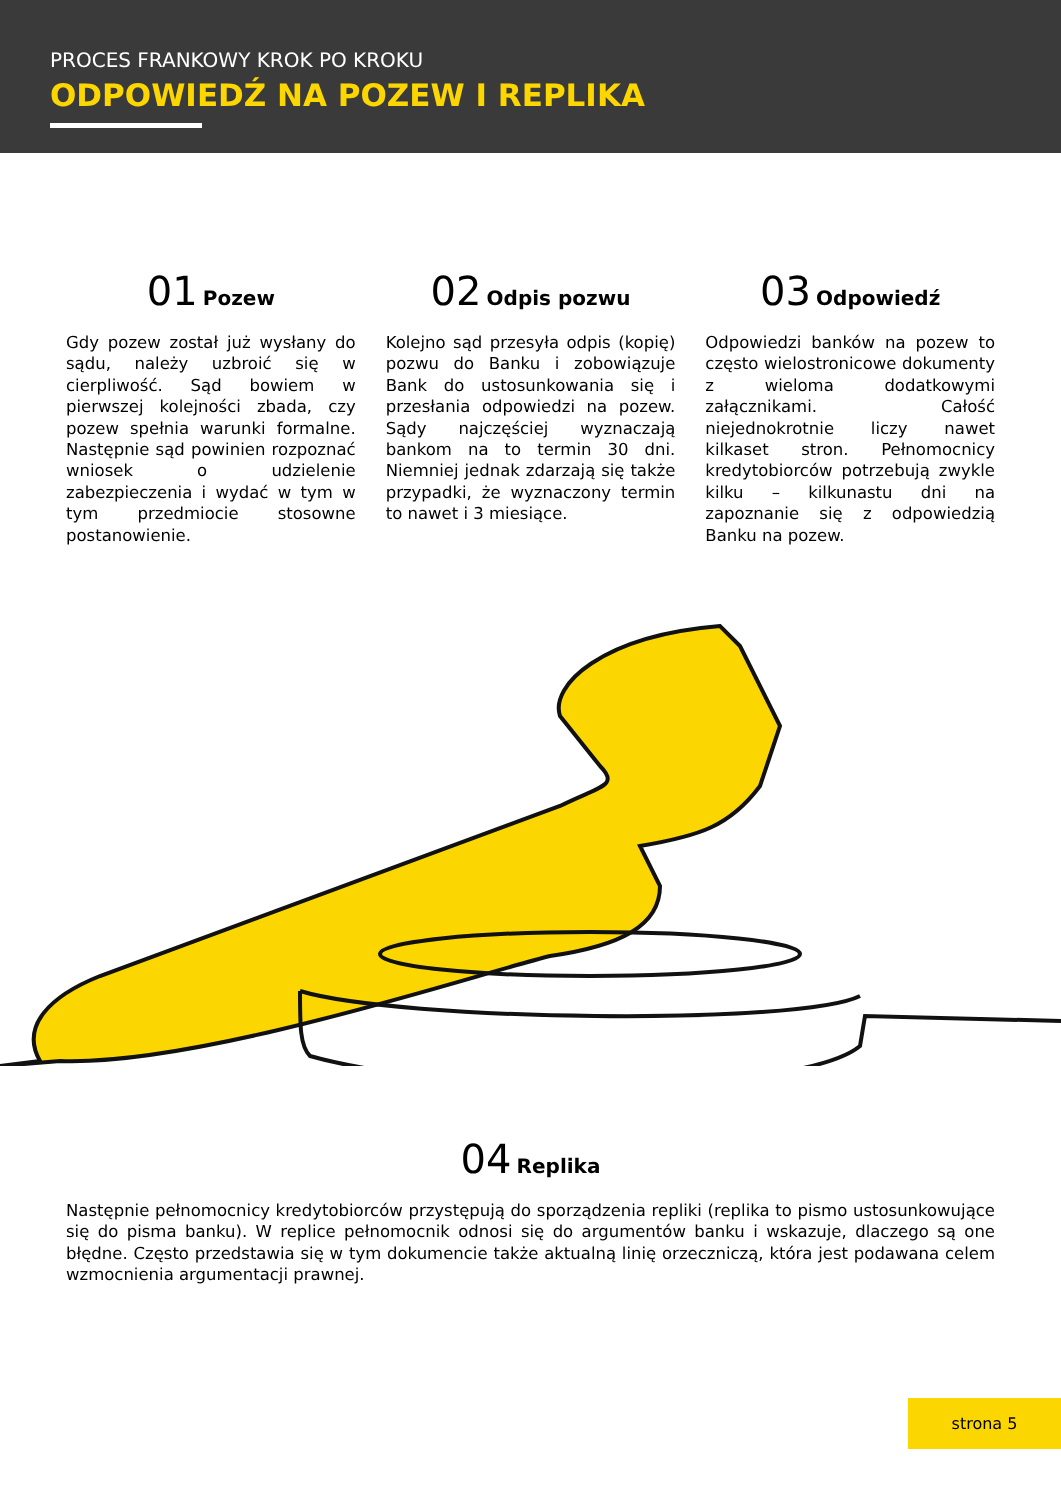PROCES FRANKOWY KROK PO KROKU
ODPOWIEDŹ NA POZEW I REPLIKA
01 Pozew
Gdy pozew został już wysłany do sądu, należy uzbroić się w cierpliwość. Sąd bowiem w pierwszej kolejności zbada, czy pozew spełnia warunki formalne. Następnie sąd powinien rozpoznać wniosek o udzielenie zabezpieczenia i wydać w tym w tym przedmiocie stosowne postanowienie.
02 Odpis pozwu
Kolejno sąd przesyła odpis (kopię) pozwu do Banku i zobowiązuje Bank do ustosunkowania się i przesłania odpowiedzi na pozew. Sądy najczęściej wyznaczają bankom na to termin 30 dni. Niemniej jednak zdarzają się także przypadki, że wyznaczony termin to nawet i 3 miesiące.
03 Odpowiedź
Odpowiedzi banków na pozew to często wielostronicowe dokumenty z wieloma dodatkowymi załącznikami. Całość niejednokrotnie liczy nawet kilkaset stron. Pełnomocnicy kredytobiorców potrzebują zwykle kilku – kilkunastu dni na zapoznanie się z odpowiedzią Banku na pozew.
04 Replika
Następnie pełnomocnicy kredytobiorców przystępują do sporządzenia repliki (replika to pismo ustosunkowujące się do pisma banku). W replice pełnomocnik odnosi się do argumentów banku i wskazuje, dlaczego są one błędne. Często przedstawia się w tym dokumencie także aktualną linię orzeczniczą, która jest podawana celem wzmocnienia argumentacji prawnej.
strona 5